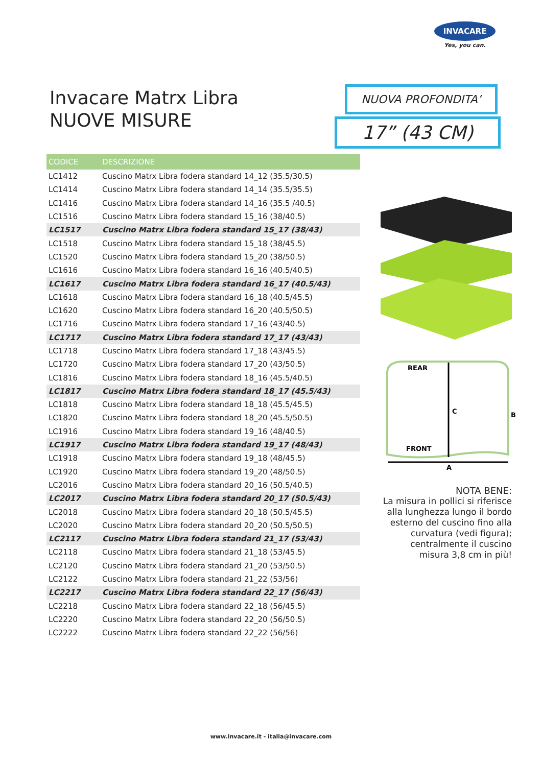INVACARE
Yes, you can.
Invacare Matrx Libra
NUOVE MISURE
NUOVA PROFONDITA’
17” (43 CM)
| CODICE | DESCRIZIONE |
| --- | --- |
| LC1412 | Cuscino Matrx Libra fodera standard 14_12 (35.5/30.5) |
| LC1414 | Cuscino Matrx Libra fodera standard 14_14 (35.5/35.5) |
| LC1416 | Cuscino Matrx Libra fodera standard 14_16 (35.5 /40.5) |
| LC1516 | Cuscino Matrx Libra fodera standard 15_16 (38/40.5) |
| LC1517 | Cuscino Matrx Libra fodera standard 15_17 (38/43) |
| LC1518 | Cuscino Matrx Libra fodera standard 15_18 (38/45.5) |
| LC1520 | Cuscino Matrx Libra fodera standard 15_20 (38/50.5) |
| LC1616 | Cuscino Matrx Libra fodera standard 16_16 (40.5/40.5) |
| LC1617 | Cuscino Matrx Libra fodera standard 16_17 (40.5/43) |
| LC1618 | Cuscino Matrx Libra fodera standard 16_18 (40.5/45.5) |
| LC1620 | Cuscino Matrx Libra fodera standard 16_20 (40.5/50.5) |
| LC1716 | Cuscino Matrx Libra fodera standard 17_16 (43/40.5) |
| LC1717 | Cuscino Matrx Libra fodera standard 17_17 (43/43) |
| LC1718 | Cuscino Matrx Libra fodera standard 17_18 (43/45.5) |
| LC1720 | Cuscino Matrx Libra fodera standard 17_20 (43/50.5) |
| LC1816 | Cuscino Matrx Libra fodera standard 18_16 (45.5/40.5) |
| LC1817 | Cuscino Matrx Libra fodera standard 18_17 (45.5/43) |
| LC1818 | Cuscino Matrx Libra fodera standard 18_18 (45.5/45.5) |
| LC1820 | Cuscino Matrx Libra fodera standard 18_20 (45.5/50.5) |
| LC1916 | Cuscino Matrx Libra fodera standard 19_16 (48/40.5) |
| LC1917 | Cuscino Matrx Libra fodera standard 19_17 (48/43) |
| LC1918 | Cuscino Matrx Libra fodera standard 19_18 (48/45.5) |
| LC1920 | Cuscino Matrx Libra fodera standard 19_20 (48/50.5) |
| LC2016 | Cuscino Matrx Libra fodera standard 20_16 (50.5/40.5) |
| LC2017 | Cuscino Matrx Libra fodera standard 20_17 (50.5/43) |
| LC2018 | Cuscino Matrx Libra fodera standard 20_18 (50.5/45.5) |
| LC2020 | Cuscino Matrx Libra fodera standard 20_20 (50.5/50.5) |
| LC2117 | Cuscino Matrx Libra fodera standard 21_17 (53/43) |
| LC2118 | Cuscino Matrx Libra fodera standard 21_18 (53/45.5) |
| LC2120 | Cuscino Matrx Libra fodera standard 21_20 (53/50.5) |
| LC2122 | Cuscino Matrx Libra fodera standard 21_22 (53/56) |
| LC2217 | Cuscino Matrx Libra fodera standard 22_17 (56/43) |
| LC2218 | Cuscino Matrx Libra fodera standard 22_18 (56/45.5) |
| LC2220 | Cuscino Matrx Libra fodera standard 22_20 (56/50.5) |
| LC2222 | Cuscino Matrx Libra fodera standard 22_22 (56/56) |
REAR
FRONT
C
A
B
NOTA BENE:
La misura in pollici si riferisce alla lunghezza lungo il bordo esterno del cuscino fino alla curvatura (vedi figura); centralmente il cuscino misura 3,8 cm in più!
www.invacare.it - italia@invacare.com